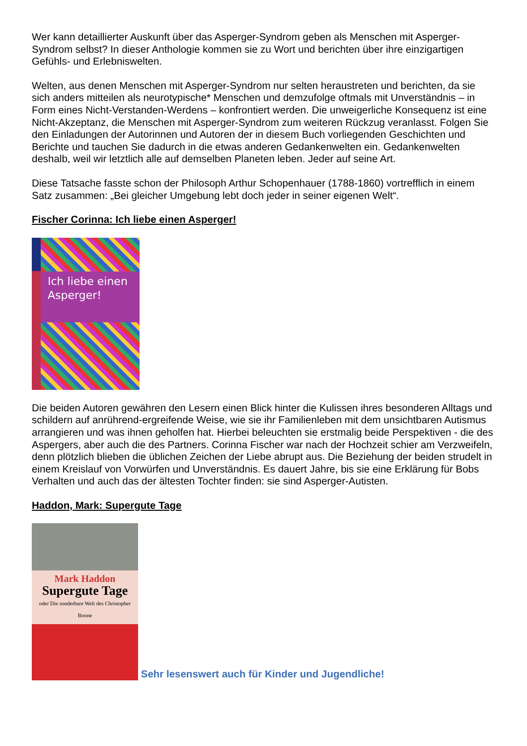Wer kann detaillierter Auskunft über das Asperger-Syndrom geben als Menschen mit Asperger-Syndrom selbst? In dieser Anthologie kommen sie zu Wort und berichten über ihre einzigartigen Gefühls- und Erlebniswelten.
Welten, aus denen Menschen mit Asperger-Syndrom nur selten heraustreten und berichten, da sie sich anders mitteilen als neurotypische* Menschen und demzufolge oftmals mit Unverständnis – in Form eines Nicht-Verstanden-Werdens – konfrontiert werden. Die unweigerliche Konsequenz ist eine Nicht-Akzeptanz, die Menschen mit Asperger-Syndrom zum weiteren Rückzug veranlasst. Folgen Sie den Einladungen der Autorinnen und Autoren der in diesem Buch vorliegenden Geschichten und Berichte und tauchen Sie dadurch in die etwas anderen Gedankenwelten ein. Gedankenwelten deshalb, weil wir letztlich alle auf demselben Planeten leben. Jeder auf seine Art.
Diese Tatsache fasste schon der Philosoph Arthur Schopenhauer (1788-1860) vortrefflich in einem Satz zusammen: „Bei gleicher Umgebung lebt doch jeder in seiner eigenen Welt“.
Fischer Corinna: Ich liebe einen Asperger!
Ich liebe einen
Asperger!
Die beiden Autoren gewähren den Lesern einen Blick hinter die Kulissen ihres besonderen Alltags und schildern auf anrührend-ergreifende Weise, wie sie ihr Familienleben mit dem unsichtbaren Autismus arrangieren und was ihnen geholfen hat. Hierbei beleuchten sie erstmalig beide Perspektiven - die des Aspergers, aber auch die des Partners. Corinna Fischer war nach der Hochzeit schier am Verzweifeln, denn plötzlich blieben die üblichen Zeichen der Liebe abrupt aus. Die Beziehung der beiden strudelt in einem Kreislauf von Vorwürfen und Unverständnis. Es dauert Jahre, bis sie eine Erklärung für Bobs Verhalten und auch das der ältesten Tochter finden: sie sind Asperger-Autisten.
Haddon, Mark: Supergute Tage
Mark Haddon
Supergute Tage
oder Die sonderbare Welt des Christopher Boone
Sehr lesenswert auch für Kinder und Jugendliche!